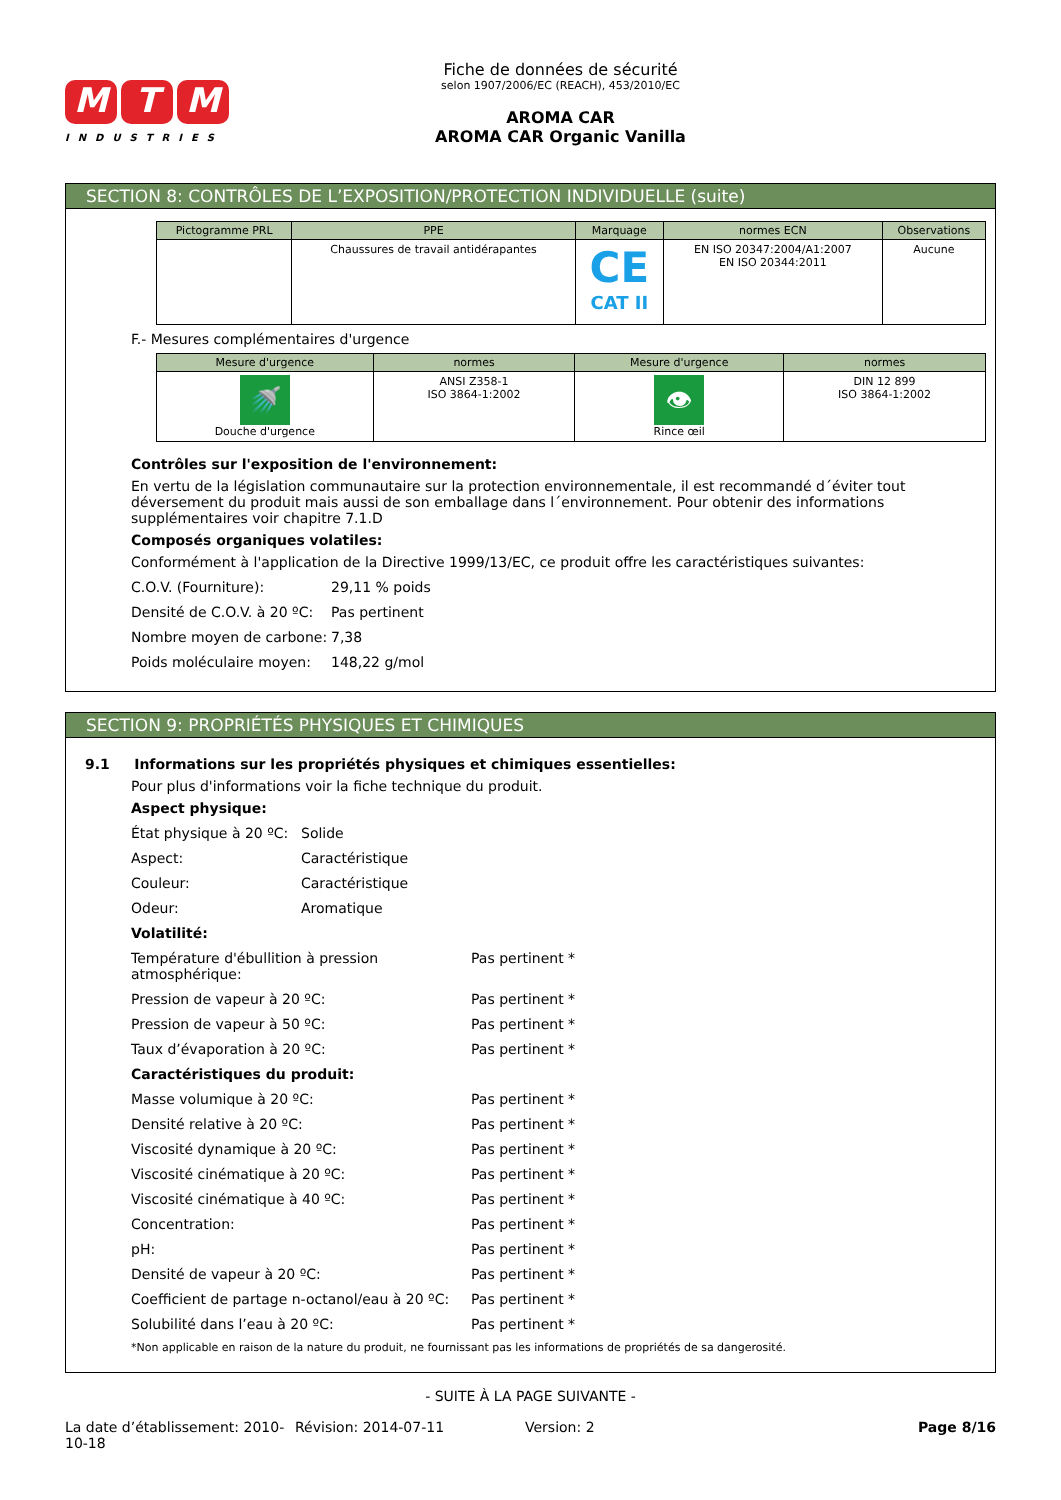M T M
INDUSTRIES
Fiche de données de sécurité
selon 1907/2006/EC (REACH), 453/2010/EC
AROMA CAR
AROMA CAR Organic Vanilla
SECTION 8: CONTRÔLES DE L’EXPOSITION/PROTECTION INDIVIDUELLE (suite)
| Pictogramme PRL | PPE | Marquage | normes ECN | Observations |
| --- | --- | --- | --- | --- |
| | Chaussures de travail antidérapantes | CE CAT II | EN ISO 20347:2004/A1:2007 EN ISO 20344:2011 | Aucune |
F.- Mesures complémentaires d'urgence
| Mesure d'urgence | normes | Mesure d'urgence | normes |
| --- | --- | --- | --- |
| 🚿 Douche d'urgence | ANSI Z358-1 ISO 3864-1:2002 | 👁 Rince œil | DIN 12 899 ISO 3864-1:2002 |
Contrôles sur l'exposition de l'environnement:
En vertu de la législation communautaire sur la protection environnementale, il est recommandé d´éviter tout déversement du produit mais aussi de son emballage dans l´environnement. Pour obtenir des informations supplémentaires voir chapitre 7.1.D
Composés organiques volatiles:
Conformément à l'application de la Directive 1999/13/EC, ce produit offre les caractéristiques suivantes:
C.O.V. (Fourniture): 29,11 % poids
Densité de C.O.V. à 20 ºC: Pas pertinent
Nombre moyen de carbone: 7,38
Poids moléculaire moyen: 148,22 g/mol
SECTION 9: PROPRIÉTÉS PHYSIQUES ET CHIMIQUES
9.1 Informations sur les propriétés physiques et chimiques essentielles:
Pour plus d'informations voir la fiche technique du produit.
Aspect physique:
État physique à 20 ºC: Solide
Aspect: Caractéristique
Couleur: Caractéristique
Odeur: Aromatique
Volatilité:
Température d'ébullition à pression atmosphérique: Pas pertinent *
Pression de vapeur à 20 ºC: Pas pertinent *
Pression de vapeur à 50 ºC: Pas pertinent *
Taux d’évaporation à 20 ºC: Pas pertinent *
Caractéristiques du produit:
Masse volumique à 20 ºC: Pas pertinent *
Densité relative à 20 ºC: Pas pertinent *
Viscosité dynamique à 20 ºC: Pas pertinent *
Viscosité cinématique à 20 ºC: Pas pertinent *
Viscosité cinématique à 40 ºC: Pas pertinent *
Concentration: Pas pertinent *
pH: Pas pertinent *
Densité de vapeur à 20 ºC: Pas pertinent *
Coefficient de partage n-octanol/eau à 20 ºC: Pas pertinent *
Solubilité dans l’eau à 20 ºC: Pas pertinent *
*Non applicable en raison de la nature du produit, ne fournissant pas les informations de propriétés de sa dangerosité.
- SUITE À LA PAGE SUIVANTE -
La date d’établissement: 2010-10-18 Révision: 2014-07-11 Version: 2 Page 8/16